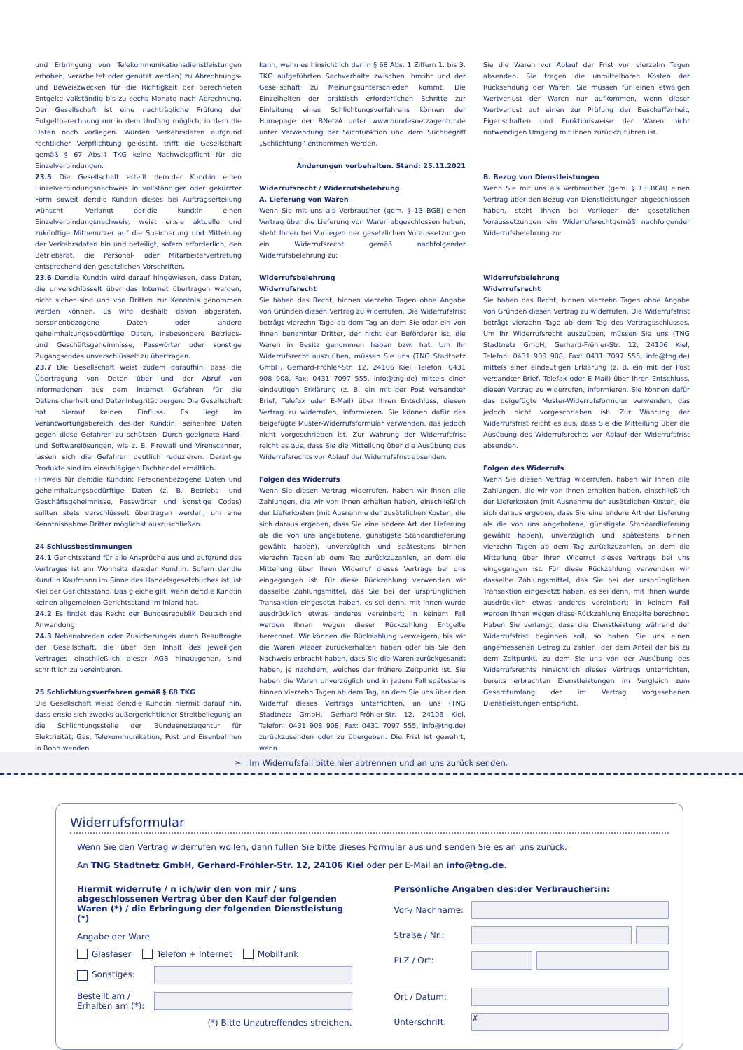und Erbringung von Telekommunikationsdienstleistungen erhoben, verarbeitet oder genutzt werden) zu Abrechnungs- und Beweiszwecken für die Richtigkeit der berechneten Entgelte vollständig bis zu sechs Monate nach Abrechnung. Der Gesellschaft ist eine nachträgliche Prüfung der Entgeltberechnung nur in dem Umfang möglich, in dem die Daten noch vorliegen. Wurden Verkehrsdaten aufgrund rechtlicher Verpflichtung gelöscht, trifft die Gesellschaft gemäß § 67 Abs.4 TKG keine Nachweispflicht für die Einzelverbindungen.
23.5 Die Gesellschaft erteilt dem:der Kund:in einen Einzelverbindungsnachweis in vollständiger oder gekürzter Form soweit der:die Kund:in dieses bei Auftragserteilung wünscht. Verlangt der:die Kund:in einen Einzelverbindungsnachweis, weist er:sie aktuelle und zukünftige Mitbenutzer auf die Speicherung und Mitteilung der Verkehrsdaten hin und beteiligt, sofern erforderlich, den Betriebsrat, die Personal- oder Mitarbeitervertretung entsprechend den gesetzlichen Vorschriften.
23.6 Der:die Kund:in wird darauf hingewiesen, dass Daten, die unverschlüsselt über das Internet übertragen werden, nicht sicher sind und von Dritten zur Kenntnis genommen werden können. Es wird deshalb davon abgeraten, personenbezogene Daten oder andere geheimhaltungsbedürftige Daten, insbesondere Betriebs- und Geschäftsgeheimnisse, Passwörter oder sonstige Zugangscodes unverschlüsselt zu übertragen.
23.7 Die Gesellschaft weist zudem daraufhin, dass die Übertragung von Daten über und der Abruf von Informationen aus dem Internet Gefahren für die Datensicherheit und Datenintegrität bergen. Die Gesellschaft hat hierauf keinen Einfluss. Es liegt im Verantwortungsbereich des:der Kund:in, seine:ihre Daten gegen diese Gefahren zu schützen. Durch geeignete Hard- und Softwarelösungen, wie z. B. Firewall und Virenscanner, lassen sich die Gefahren deutlich reduzieren. Derartige Produkte sind im einschlägigen Fachhandel erhältlich.
Hinweis für den:die Kund:in: Personenbezogene Daten und geheimhaltungsbedürftige Daten (z. B. Betriebs- und Geschäftsgeheimnisse, Passwörter und sonstige Codes) sollten stets verschlüsselt übertragen werden, um eine Kenntnisnahme Dritter möglichst auszuschließen.
24 Schlussbestimmungen
24.1 Gerichtsstand für alle Ansprüche aus und aufgrund des Vertrages ist am Wohnsitz des:der Kund:in. Sofern der:die Kund:in Kaufmann im Sinne des Handelsgesetzbuches ist, ist Kiel der Gerichtsstand. Das gleiche gilt, wenn der:die Kund:in keinen allgemeinen Gerichtsstand im Inland hat.
24.2 Es findet das Recht der Bundesrepublik Deutschland Anwendung.
24.3 Nebenabreden oder Zusicherungen durch Beauftragte der Gesellschaft, die über den Inhalt des jeweiligen Vertrages einschließlich dieser AGB hinausgehen, sind schriftlich zu vereinbaren.
25 Schlichtungsverfahren gemäß § 68 TKG
Die Gesellschaft weist den:die Kund:in hiermit darauf hin, dass er:sie sich zwecks außergerichtlicher Streitbeilegung an die Schlichtungsstelle der Bundesnetzagentur für Elektrizität, Gas, Telekommunikation, Post und Eisenbahnen in Bonn wenden
kann, wenn es hinsichtlich der in § 68 Abs. 1 Ziffern 1. bis 3. TKG aufgeführten Sachverhalte zwischen ihm:ihr und der Gesellschaft zu Meinungsunterschieden kommt. Die Einzelheiten der praktisch erforderlichen Schritte zur Einleitung eines Schlichtungsverfahrens können der Homepage der BNetzA unter www.bundesnetzagentur.de unter Verwendung der Suchfunktion und dem Suchbegriff „Schlichtung“ entnommen werden.
Änderungen vorbehalten. Stand: 25.11.2021
Widerrufsrecht / Widerrufsbelehrung
A. Lieferung von Waren
Wenn Sie mit uns als Verbraucher (gem. § 13 BGB) einen Vertrag über die Lieferung von Waren abgeschlossen haben, steht Ihnen bei Vorliegen der gesetzlichen Voraussetzungen ein Widerrufsrecht gemäß nachfolgender Widerrufsbelehrung zu:
Widerrufsbelehrung
Widerrufsrecht
Sie haben das Recht, binnen vierzehn Tagen ohne Angabe von Gründen diesen Vertrag zu widerrufen. Die Widerrufsfrist beträgt vierzehn Tage ab dem Tag an dem Sie oder ein von Ihnen benannter Dritter, der nicht der Beförderer ist, die Waren in Besitz genommen haben bzw. hat. Um Ihr Widerrufsrecht auszuüben, müssen Sie uns (TNG Stadtnetz GmbH, Gerhard-Fröhler-Str. 12, 24106 Kiel, Telefon: 0431 908 908, Fax: 0431 7097 555, info@tng.de) mittels einer eindeutigen Erklärung (z. B. ein mit der Post versandter Brief, Telefax oder E-Mail) über Ihren Entschluss, diesen Vertrag zu widerrufen, informieren. Sie können dafür das beigefügte Muster-Widerrufsformular verwenden, das jedoch nicht vorgeschrieben ist. Zur Wahrung der Widerrufsfrist reicht es aus, dass Sie die Mitteilung über die Ausübung des Widerrufsrechts vor Ablauf der Widerrufsfrist absenden.
Folgen des Widerrufs
Wenn Sie diesen Vertrag widerrufen, haben wir Ihnen alle Zahlungen, die wir von Ihnen erhalten haben, einschließlich der Lieferkosten (mit Ausnahme der zusätzlichen Kosten, die sich daraus ergeben, dass Sie eine andere Art der Lieferung als die von uns angebotene, günstigste Standardlieferung gewählt haben), unverzüglich und spätestens binnen vierzehn Tagen ab dem Tag zurückzuzahlen, an dem die Mitteilung über Ihren Widerruf dieses Vertrags bei uns eingegangen ist. Für diese Rückzahlung verwenden wir dasselbe Zahlungsmittel, das Sie bei der ursprünglichen Transaktion eingesetzt haben, es sei denn, mit Ihnen wurde ausdrücklich etwas anderes vereinbart; in keinem Fall werden Ihnen wegen dieser Rückzahlung Entgelte berechnet. Wir können die Rückzahlung verweigern, bis wir die Waren wieder zurückerhalten haben oder bis Sie den Nachweis erbracht haben, dass Sie die Waren zurückgesandt haben, je nachdem, welches der frühere Zeitpunkt ist. Sie haben die Waren unverzüglich und in jedem Fall spätestens binnen vierzehn Tagen ab dem Tag, an dem Sie uns über den Widerruf dieses Vertrags unterrichten, an uns (TNG Stadtnetz GmbH, Gerhard-Fröhler-Str. 12, 24106 Kiel, Telefon: 0431 908 908, Fax: 0431 7097 555, info@tng.de) zurückzusenden oder zu übergeben. Die Frist ist gewahrt, wenn
Sie die Waren vor Ablauf der Frist von vierzehn Tagen absenden. Sie tragen die unmittelbaren Kosten der Rücksendung der Waren. Sie müssen für einen etwaigen Wertverlust der Waren nur aufkommen, wenn dieser Wertverlust auf einen zur Prüfung der Beschaffenheit, Eigenschaften und Funktionsweise der Waren nicht notwendigen Umgang mit ihnen zurückzuführen ist.
B. Bezug von Dienstleistungen
Wenn Sie mit uns als Verbraucher (gem. § 13 BGB) einen Vertrag über den Bezug von Dienstleistungen abgeschlossen haben, steht Ihnen bei Vorliegen der gesetzlichen Voraussetzungen ein Widerrufsrechtgemäß nachfolgender Widerrufsbelehrung zu:
Widerrufsbelehrung
Widerrufsrecht
Sie haben das Recht, binnen vierzehn Tagen ohne Angabe von Gründen diesen Vertrag zu widerrufen. Die Widerrufsfrist beträgt vierzehn Tage ab dem Tag des Vertragsschlusses. Um Ihr Widerrufsrecht auszuüben, müssen Sie uns (TNG Stadtnetz GmbH, Gerhard-Fröhler-Str. 12, 24106 Kiel, Telefon: 0431 908 908, Fax: 0431 7097 555, info@tng.de) mittels einer eindeutigen Erklärung (z. B. ein mit der Post versandter Brief, Telefax oder E-Mail) über Ihren Entschluss, diesen Vertrag zu widerrufen, informieren. Sie können dafür das beigefügte Muster-Widerrufsformular verwenden, das jedoch nicht vorgeschrieben ist. Zur Wahrung der Widerrufsfrist reicht es aus, dass Sie die Mitteilung über die Ausübung des Widerrufsrechts vor Ablauf der Widerrufsfrist absenden.
Folgen des Widerrufs
Wenn Sie diesen Vertrag widerrufen, haben wir Ihnen alle Zahlungen, die wir von Ihnen erhalten haben, einschließlich der Lieferkosten (mit Ausnahme der zusätzlichen Kosten, die sich daraus ergeben, dass Sie eine andere Art der Lieferung als die von uns angebotene, günstigste Standardlieferung gewählt haben), unverzüglich und spätestens binnen vierzehn Tagen ab dem Tag zurückzuzahlen, an dem die Mitteilung über Ihren Widerruf dieses Vertrags bei uns eingegangen ist. Für diese Rückzahlung verwenden wir dasselbe Zahlungsmittel, das Sie bei der ursprünglichen Transaktion eingesetzt haben, es sei denn, mit Ihnen wurde ausdrücklich etwas anderes vereinbart; in keinem Fall werden Ihnen wegen diese Rückzahlung Entgelte berechnet. Haben Sie verlangt, dass die Dienstleistung während der Widerrufsfrist beginnen soll, so haben Sie uns einen angemessenen Betrag zu zahlen, der dem Anteil der bis zu dem Zeitpunkt, zu dem Sie uns von der Ausübung des Widerrufsrechts hinsichtlich dieses Vertrags unterrichten, bereits erbrachten Dienstleistungen im Vergleich zum Gesamtumfang der im Vertrag vorgesehenen Dienstleistungen entspricht.
✂ Im Widerrufsfall bitte hier abtrennen und an uns zurück senden.
Widerrufsformular
Wenn Sie den Vertrag widerrufen wollen, dann füllen Sie bitte dieses Formular aus und senden Sie es an uns zurück.
An TNG Stadtnetz GmbH, Gerhard-Fröhler-Str. 12, 24106 Kiel oder per E-Mail an info@tng.de.
Hiermit widerrufe / n ich/wir den von mir / uns abgeschlossenen Vertrag über den Kauf der folgenden Waren (*) / die Erbringung der folgenden Dienstleistung (*)
Angabe der Ware
Glasfaser Telefon + Internet Mobilfunk
Sonstiges:
Bestellt am /
Erhalten am (*):
(*) Bitte Unzutreffendes streichen.
Persönliche Angaben des:der Verbraucher:in:
Vor-/ Nachname:
Straße / Nr.:
PLZ / Ort:
Ort / Datum:
Unterschrift: ✗